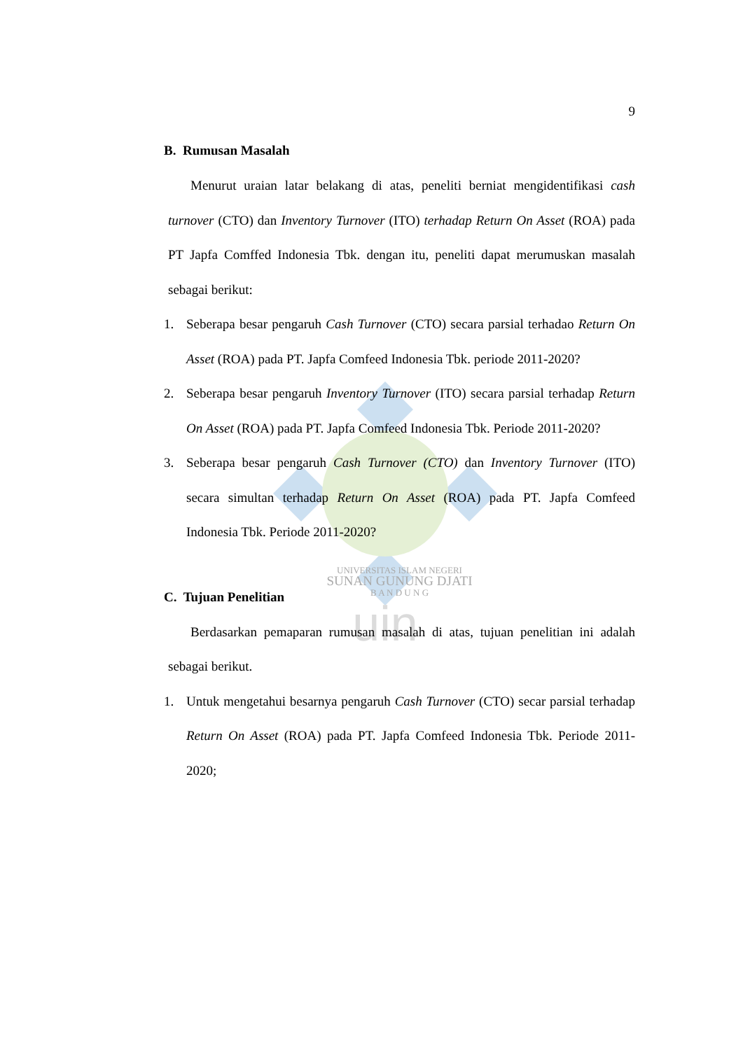uin
9
B. Rumusan Masalah
Menurut uraian latar belakang di atas, peneliti berniat mengidentifikasi cash turnover (CTO) dan Inventory Turnover (ITO) terhadap Return On Asset (ROA) pada PT Japfa Comffed Indonesia Tbk. dengan itu, peneliti dapat merumuskan masalah sebagai berikut:
1. Seberapa besar pengaruh Cash Turnover (CTO) secara parsial terhadao Return On Asset (ROA) pada PT. Japfa Comfeed Indonesia Tbk. periode 2011-2020?
2. Seberapa besar pengaruh Inventory Turnover (ITO) secara parsial terhadap Return On Asset (ROA) pada PT. Japfa Comfeed Indonesia Tbk. Periode 2011-2020?
3. Seberapa besar pengaruh Cash Turnover (CTO) dan Inventory Turnover (ITO) secara simultan terhadap Return On Asset (ROA) pada PT. Japfa Comfeed Indonesia Tbk. Periode 2011-2020?
UNIVERSITAS ISLAM NEGERI
SUNAN GUNUNG DJATI
B A N D U N G
C. Tujuan Penelitian
Berdasarkan pemaparan rumusan masalah di atas, tujuan penelitian ini adalah sebagai berikut.
1. Untuk mengetahui besarnya pengaruh Cash Turnover (CTO) secar parsial terhadap Return On Asset (ROA) pada PT. Japfa Comfeed Indonesia Tbk. Periode 2011-2020;